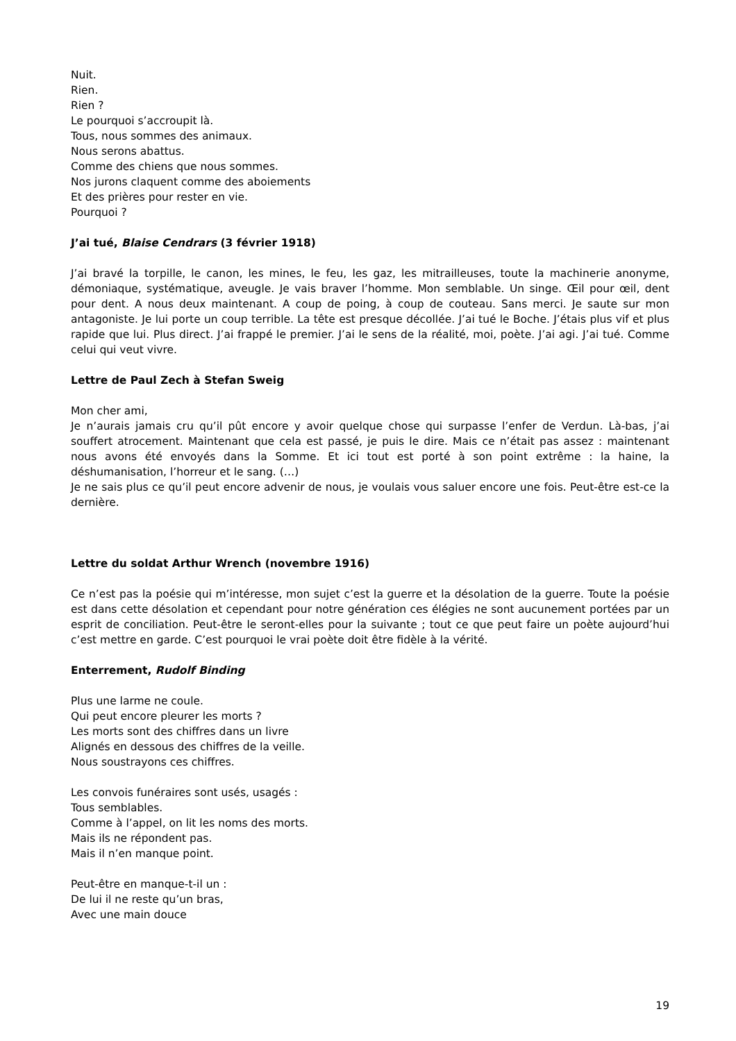Nuit.
Rien.
Rien ?
Le pourquoi s’accroupit là.
Tous, nous sommes des animaux.
Nous serons abattus.
Comme des chiens que nous sommes.
Nos jurons claquent comme des aboiements
Et des prières pour rester en vie.
Pourquoi ?
J’ai tué, Blaise Cendrars (3 février 1918)
J’ai bravé la torpille, le canon, les mines, le feu, les gaz, les mitrailleuses, toute la machinerie anonyme, démoniaque, systématique, aveugle. Je vais braver l’homme. Mon semblable. Un singe. Œil pour œil, dent pour dent. A nous deux maintenant. A coup de poing, à coup de couteau. Sans merci. Je saute sur mon antagoniste. Je lui porte un coup terrible. La tête est presque décollée. J’ai tué le Boche. J’étais plus vif et plus rapide que lui. Plus direct. J’ai frappé le premier. J’ai le sens de la réalité, moi, poète. J’ai agi. J’ai tué. Comme celui qui veut vivre.
Lettre de Paul Zech à Stefan Sweig
Mon cher ami,
Je n’aurais jamais cru qu’il pût encore y avoir quelque chose qui surpasse l’enfer de Verdun. Là-bas, j’ai souffert atrocement. Maintenant que cela est passé, je puis le dire. Mais ce n’était pas assez : maintenant nous avons été envoyés dans la Somme. Et ici tout est porté à son point extrême : la haine, la déshumanisation, l’horreur et le sang. (…)
Je ne sais plus ce qu’il peut encore advenir de nous, je voulais vous saluer encore une fois. Peut-être est-ce la dernière.
Lettre du soldat Arthur Wrench (novembre 1916)
Ce n’est pas la poésie qui m’intéresse, mon sujet c’est la guerre et la désolation de la guerre. Toute la poésie est dans cette désolation et cependant pour notre génération ces élégies ne sont aucunement portées par un esprit de conciliation. Peut-être le seront-elles pour la suivante ; tout ce que peut faire un poète aujourd’hui c’est mettre en garde. C’est pourquoi le vrai poète doit être fidèle à la vérité.
Enterrement, Rudolf Binding
Plus une larme ne coule.
Qui peut encore pleurer les morts ?
Les morts sont des chiffres dans un livre
Alignés en dessous des chiffres de la veille.
Nous soustrayons ces chiffres.
Les convois funéraires sont usés, usagés :
Tous semblables.
Comme à l’appel, on lit les noms des morts.
Mais ils ne répondent pas.
Mais il n’en manque point.
Peut-être en manque-t-il un :
De lui il ne reste qu’un bras,
Avec une main douce
19